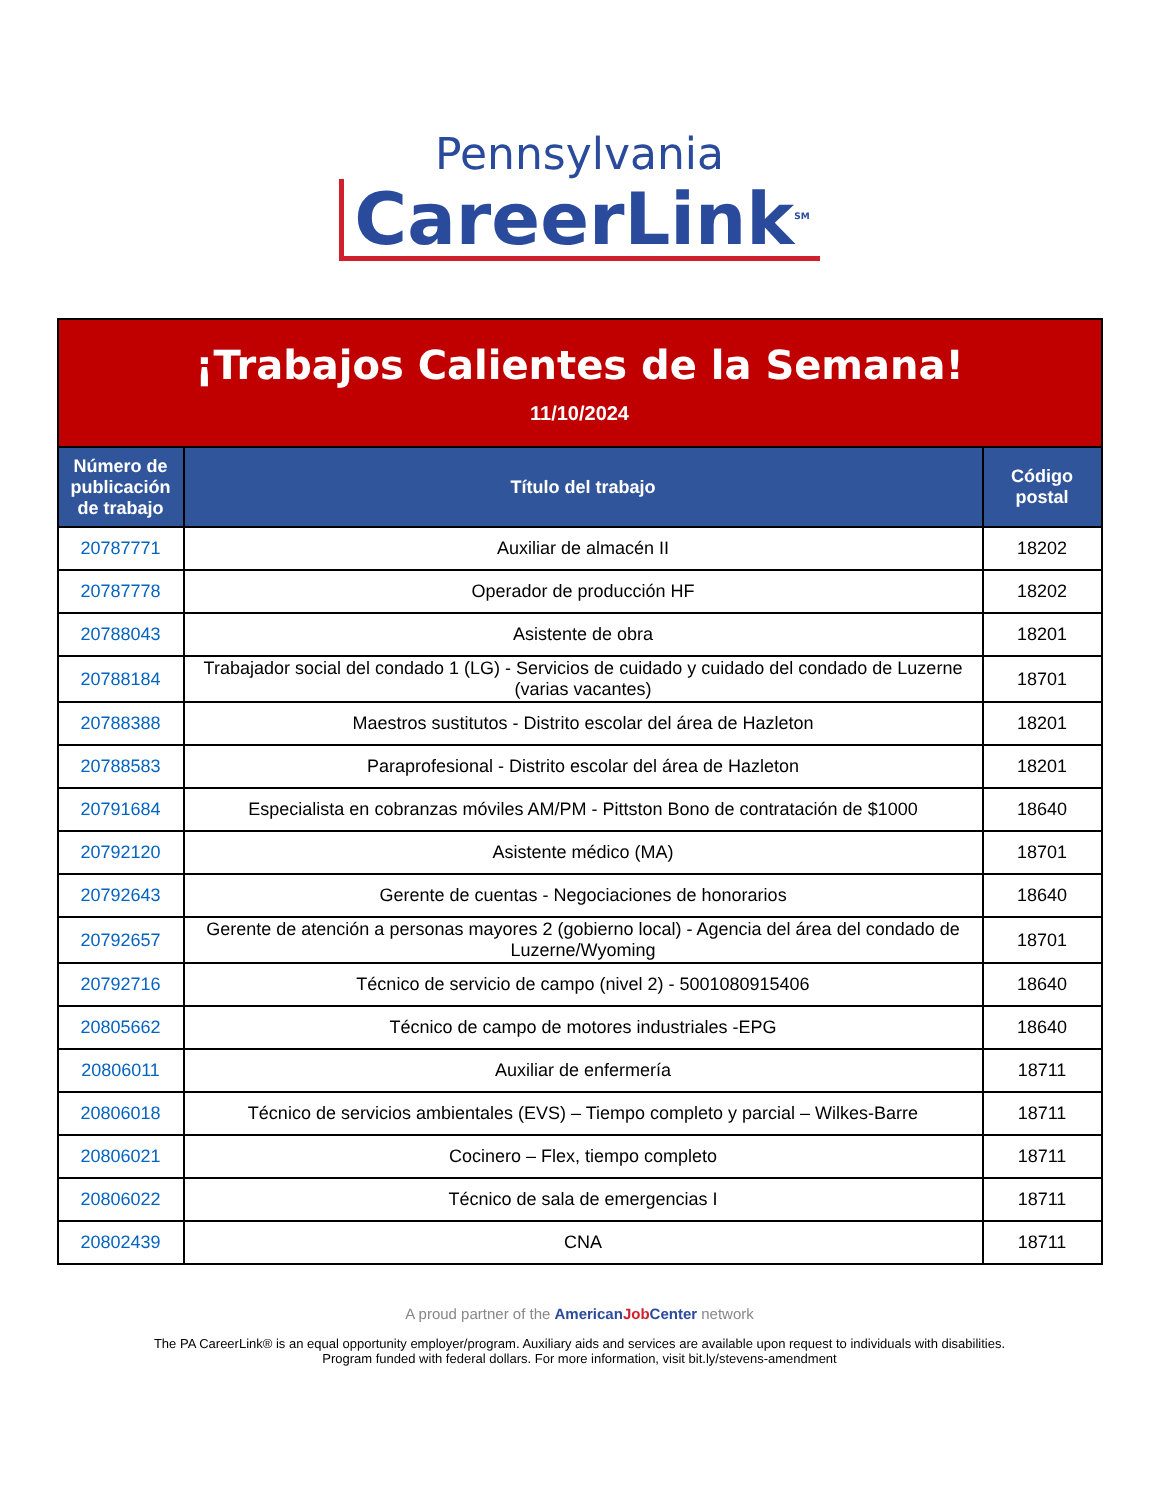Pennsylvania
CareerLink<sup>SM</sup>
| ¡Trabajos Calientes de la Semana! 11/10/2024 | | |
| Número de publicación de trabajo | Título del trabajo | Código postal |
| 20787771 | Auxiliar de almacén II | 18202 |
| 20787778 | Operador de producción HF | 18202 |
| 20788043 | Asistente de obra | 18201 |
| 20788184 | Trabajador social del condado 1 (LG) - Servicios de cuidado y cuidado del condado de Luzerne (varias vacantes) | 18701 |
| 20788388 | Maestros sustitutos - Distrito escolar del área de Hazleton | 18201 |
| 20788583 | Paraprofesional - Distrito escolar del área de Hazleton | 18201 |
| 20791684 | Especialista en cobranzas móviles AM/PM - Pittston Bono de contratación de $1000 | 18640 |
| 20792120 | Asistente médico (MA) | 18701 |
| 20792643 | Gerente de cuentas - Negociaciones de honorarios | 18640 |
| 20792657 | Gerente de atención a personas mayores 2 (gobierno local) - Agencia del área del condado de Luzerne/Wyoming | 18701 |
| 20792716 | Técnico de servicio de campo (nivel 2) - 5001080915406 | 18640 |
| 20805662 | Técnico de campo de motores industriales -EPG | 18640 |
| 20806011 | Auxiliar de enfermería | 18711 |
| 20806018 | Técnico de servicios ambientales (EVS) – Tiempo completo y parcial – Wilkes-Barre | 18711 |
| 20806021 | Cocinero – Flex, tiempo completo | 18711 |
| 20806022 | Técnico de sala de emergencias I | 18711 |
| 20802439 | CNA | 18711 |
A proud partner of the AmericanJob Center network
The PA CareerLink® is an equal opportunity employer/program. Auxiliary aids and services are available upon request to individuals with disabilities.
Program funded with federal dollars. For more information, visit bit.ly/stevens-amendment